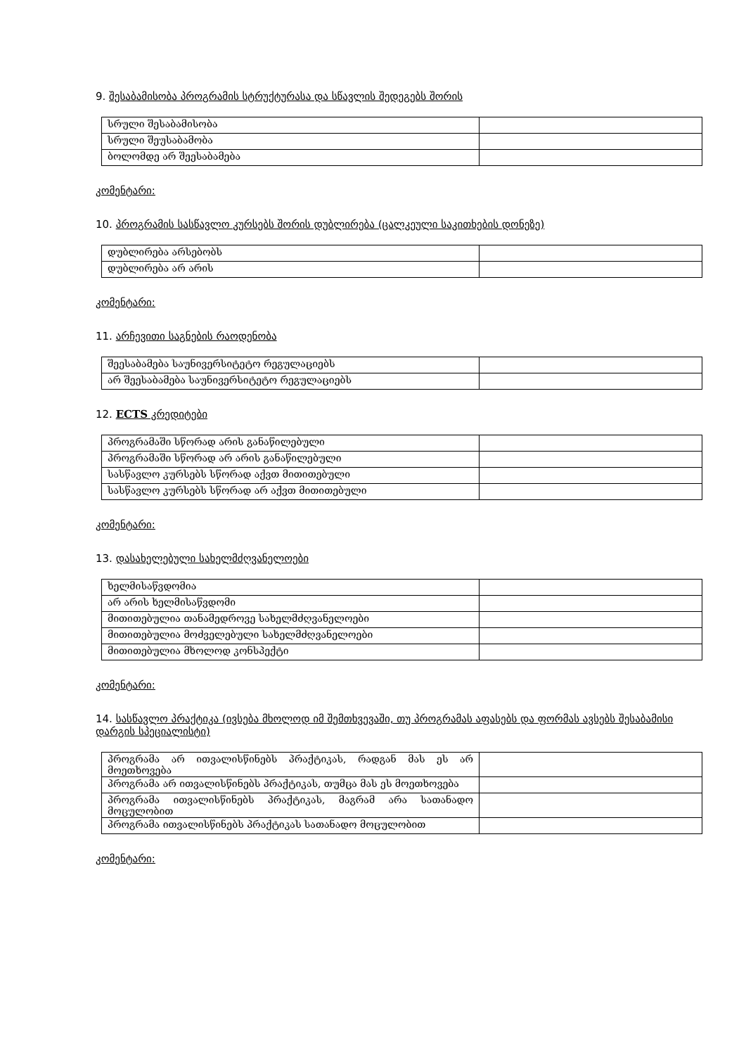9. შესაბამისობა პროგრამის სტრუქტურასა და სწავლის შედეგებს შორის
| სრული შესაბამისობა | |
| სრული შეუსაბამობა | |
| ბოლომდე არ შეესაბამება | |
კომენტარი:
10. პროგრამის სასწავლო კურსებს შორის დუბლირება (ცალკეული საკითხების დონეზე)
| დუბლირება არსებობს | |
| დუბლირება არ არის | |
კომენტარი:
11. არჩევითი საგნების რაოდენობა
| შეესაბამება საუნივერსიტეტო რეგულაციებს | |
| არ შეესაბამება საუნივერსიტეტო რეგულაციებს | |
12. ECTS კრედიტები
| პროგრამაში სწორად არის განაწილებული | |
| პროგრამაში სწორად არ არის განაწილებული | |
| სასწავლო კურსებს სწორად აქვთ მითითებული | |
| სასწავლო კურსებს სწორად არ აქვთ მითითებული | |
კომენტარი:
13. დასახელებული სახელმძღვანელოები
| ხელმისაწვდომია | |
| არ არის ხელმისაწვდომი | |
| მითითებულია თანამედროვე სახელმძღვანელოები | |
| მითითებულია მოძველებული სახელმძღვანელოები | |
| მითითებულია მხოლოდ კონსპექტი | |
კომენტარი:
14. სასწავლო პრაქტიკა (ივსება მხოლოდ იმ შემთხვევაში, თუ პროგრამას აფასებს და ფორმას ავსებს შესაბამისი დარგის სპეციალისტი)
| პროგრამა არ ითვალისწინებს პრაქტიკას, რადგან მას ეს არ მოეთხოვება | |
| პროგრამა არ ითვალისწინებს პრაქტიკას, თუმცა მას ეს მოეთხოვება | |
| პროგრამა ითვალისწინებს პრაქტიკას, მაგრამ არა სათანადო მოცულობით | |
| პროგრამა ითვალისწინებს პრაქტიკას სათანადო მოცულობით | |
კომენტარი: